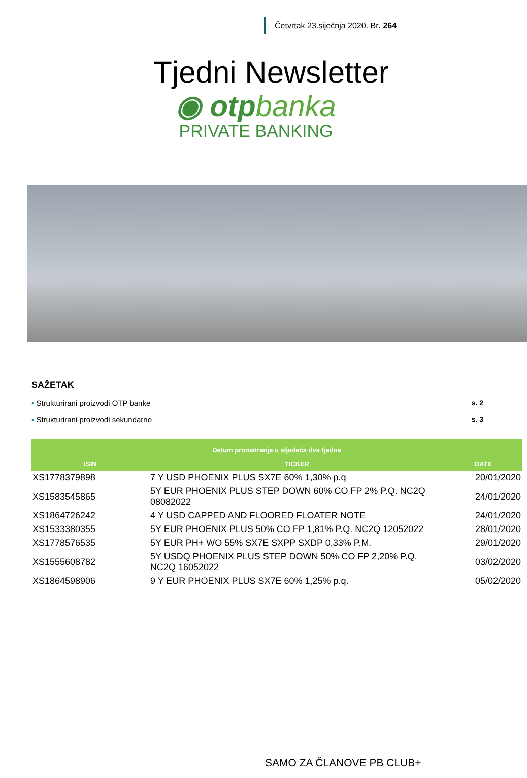Četvrtak 23.siječnja 2020. Br. 264
Tjedni Newsletter
◉ otpbanka
PRIVATE BANKING
SAŽETAK
• Strukturirani proizvodi OTP banke s. 2
• Strukturirani proizvodi sekundarno s. 3
| Datum promatranja u sljedeća dva tjedna | | |
| --- | --- | --- |
| ISIN | TICKER | DATE |
| XS1778379898 | 7 Y USD PHOENIX PLUS SX7E 60% 1,30% p.q | 20/01/2020 |
| XS1583545865 | 5Y EUR PHOENIX PLUS STEP DOWN 60% CO FP 2% P.Q. NC2Q 08082022 | 24/01/2020 |
| XS1864726242 | 4 Y USD CAPPED AND FLOORED FLOATER NOTE | 24/01/2020 |
| XS1533380355 | 5Y EUR PHOENIX PLUS 50% CO FP 1,81% P.Q. NC2Q 12052022 | 28/01/2020 |
| XS1778576535 | 5Y EUR PH+ WO 55% SX7E SXPP SXDP 0,33% P.M. | 29/01/2020 |
| XS1555608782 | 5Y USDQ PHOENIX PLUS STEP DOWN 50% CO FP 2,20% P.Q. NC2Q 16052022 | 03/02/2020 |
| XS1864598906 | 9 Y EUR PHOENIX PLUS SX7E 60% 1,25% p.q. | 05/02/2020 |
SAMO ZA ČLANOVE PB CLUB+